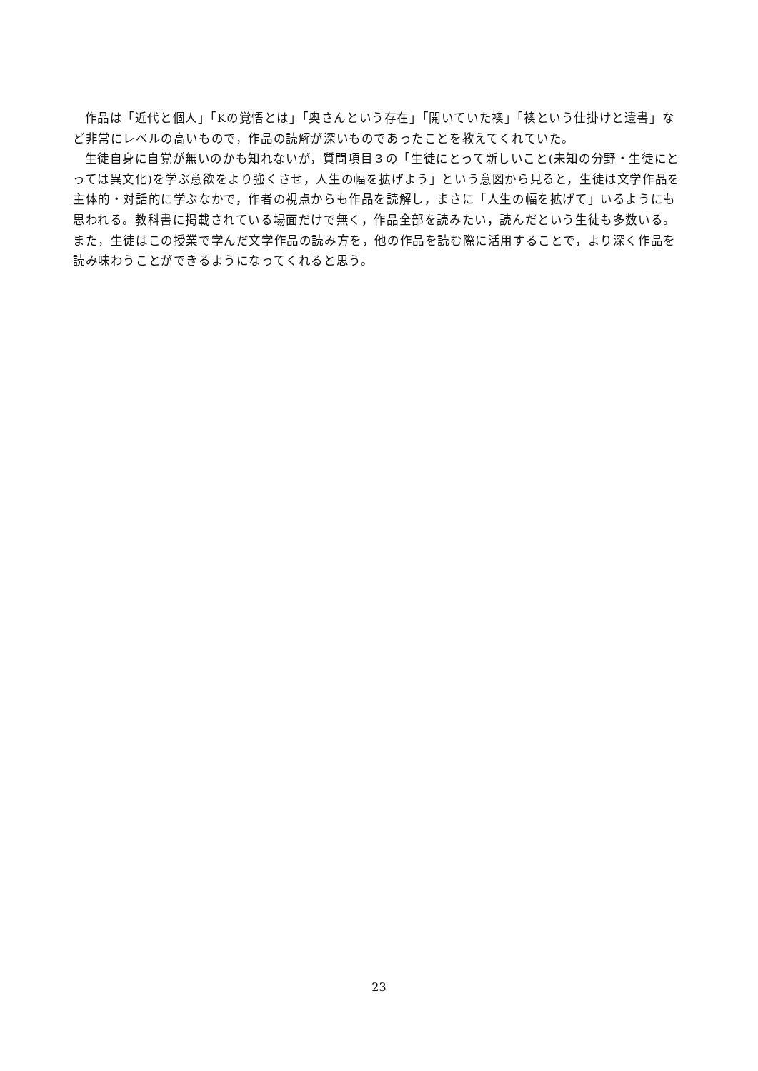作品は「近代と個人」「Kの覚悟とは」「奥さんという存在」「開いていた襖」「襖という仕掛けと遺書」など非常にレベルの高いもので，作品の読解が深いものであったことを教えてくれていた。
生徒自身に自覚が無いのかも知れないが，質問項目３の「生徒にとって新しいこと(未知の分野・生徒にとっては異文化)を学ぶ意欲をより強くさせ，人生の幅を拡げよう」という意図から見ると，生徒は文学作品を主体的・対話的に学ぶなかで，作者の視点からも作品を読解し，まさに「人生の幅を拡げて」いるようにも思われる。教科書に掲載されている場面だけで無く，作品全部を読みたい，読んだという生徒も多数いる。また，生徒はこの授業で学んだ文学作品の読み方を，他の作品を読む際に活用することで，より深く作品を読み味わうことができるようになってくれると思う。
23